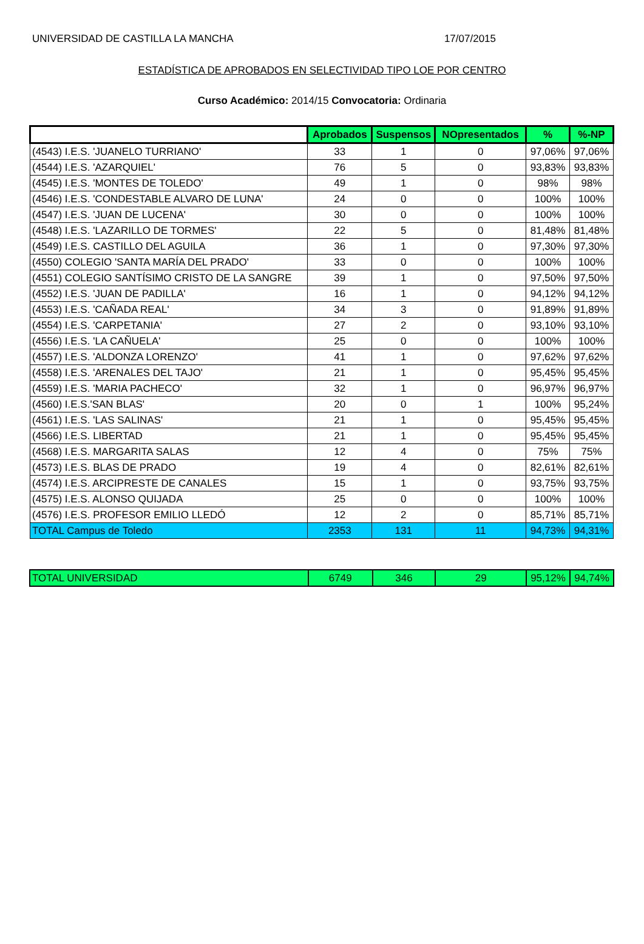UNIVERSIDAD DE CASTILLA LA MANCHA 17/07/2015
ESTADÍSTICA DE APROBADOS EN SELECTIVIDAD TIPO LOE POR CENTRO
Curso Académico: 2014/15 Convocatoria: Ordinaria
| | Aprobados | Suspensos | NOpresentados | % | %-NP |
| --- | --- | --- | --- | --- | --- |
| (4543) I.E.S. 'JUANELO TURRIANO' | 33 | 1 | 0 | 97,06% | 97,06% |
| (4544) I.E.S. 'AZARQUIEL' | 76 | 5 | 0 | 93,83% | 93,83% |
| (4545) I.E.S. 'MONTES DE TOLEDO' | 49 | 1 | 0 | 98% | 98% |
| (4546) I.E.S. 'CONDESTABLE ALVARO DE LUNA' | 24 | 0 | 0 | 100% | 100% |
| (4547) I.E.S. 'JUAN DE LUCENA' | 30 | 0 | 0 | 100% | 100% |
| (4548) I.E.S. 'LAZARILLO DE TORMES' | 22 | 5 | 0 | 81,48% | 81,48% |
| (4549) I.E.S. CASTILLO DEL AGUILA | 36 | 1 | 0 | 97,30% | 97,30% |
| (4550) COLEGIO 'SANTA MARÍA DEL PRADO' | 33 | 0 | 0 | 100% | 100% |
| (4551) COLEGIO SANTÍSIMO CRISTO DE LA SANGRE | 39 | 1 | 0 | 97,50% | 97,50% |
| (4552) I.E.S. 'JUAN DE PADILLA' | 16 | 1 | 0 | 94,12% | 94,12% |
| (4553) I.E.S. 'CAÑADA REAL' | 34 | 3 | 0 | 91,89% | 91,89% |
| (4554) I.E.S. 'CARPETANIA' | 27 | 2 | 0 | 93,10% | 93,10% |
| (4556) I.E.S. 'LA CAÑUELA' | 25 | 0 | 0 | 100% | 100% |
| (4557) I.E.S. 'ALDONZA LORENZO' | 41 | 1 | 0 | 97,62% | 97,62% |
| (4558) I.E.S. 'ARENALES DEL TAJO' | 21 | 1 | 0 | 95,45% | 95,45% |
| (4559) I.E.S. 'MARIA PACHECO' | 32 | 1 | 0 | 96,97% | 96,97% |
| (4560) I.E.S.'SAN BLAS' | 20 | 0 | 1 | 100% | 95,24% |
| (4561) I.E.S. 'LAS SALINAS' | 21 | 1 | 0 | 95,45% | 95,45% |
| (4566) I.E.S. LIBERTAD | 21 | 1 | 0 | 95,45% | 95,45% |
| (4568) I.E.S. MARGARITA SALAS | 12 | 4 | 0 | 75% | 75% |
| (4573) I.E.S. BLAS DE PRADO | 19 | 4 | 0 | 82,61% | 82,61% |
| (4574) I.E.S. ARCIPRESTE DE CANALES | 15 | 1 | 0 | 93,75% | 93,75% |
| (4575) I.E.S. ALONSO QUIJADA | 25 | 0 | 0 | 100% | 100% |
| (4576) I.E.S. PROFESOR EMILIO LLEDÓ | 12 | 2 | 0 | 85,71% | 85,71% |
| TOTAL Campus de Toledo | 2353 | 131 | 11 | 94,73% | 94,31% |
| TOTAL UNIVERSIDAD | 6749 | 346 | 29 | 95,12% | 94,74% |